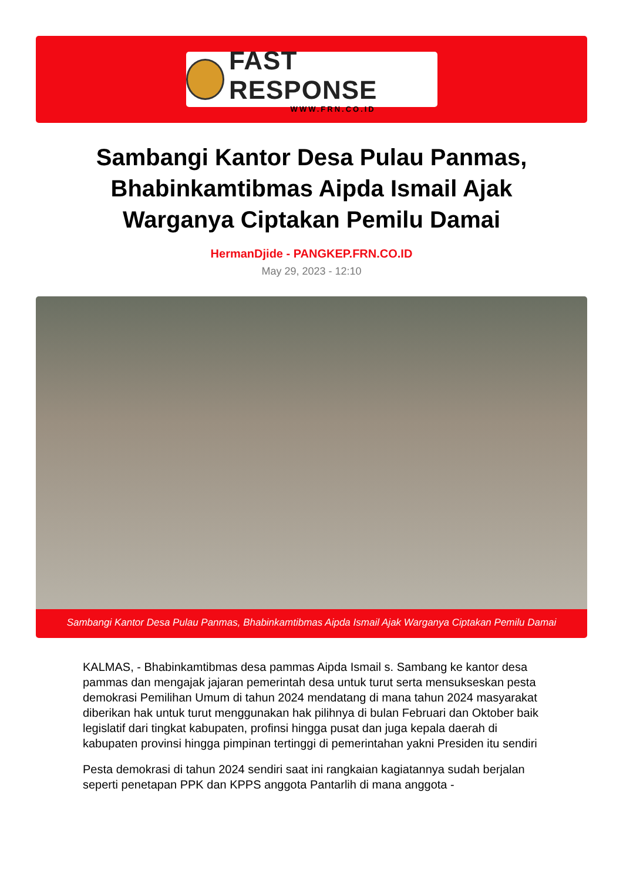FAST RESPONSE
WWW.FRN.CO.ID
Sambangi Kantor Desa Pulau Panmas, Bhabinkamtibmas Aipda Ismail Ajak Warganya Ciptakan Pemilu Damai
HermanDjide - PANGKEP.FRN.CO.ID
May 29, 2023 - 12:10
Sambangi Kantor Desa Pulau Panmas, Bhabinkamtibmas Aipda Ismail Ajak Warganya Ciptakan Pemilu Damai
KALMAS, - Bhabinkamtibmas desa pammas Aipda Ismail s. Sambang ke kantor desa pammas dan mengajak jajaran pemerintah desa untuk turut serta mensukseskan pesta demokrasi Pemilihan Umum di tahun 2024 mendatang di mana tahun 2024 masyarakat diberikan hak untuk turut menggunakan hak pilihnya di bulan Februari dan Oktober baik legislatif dari tingkat kabupaten, profinsi hingga pusat dan juga kepala daerah di kabupaten provinsi hingga pimpinan tertinggi di pemerintahan yakni Presiden itu sendiri
Pesta demokrasi di tahun 2024 sendiri saat ini rangkaian kagiatannya sudah berjalan seperti penetapan PPK dan KPPS anggota Pantarlih di mana anggota -